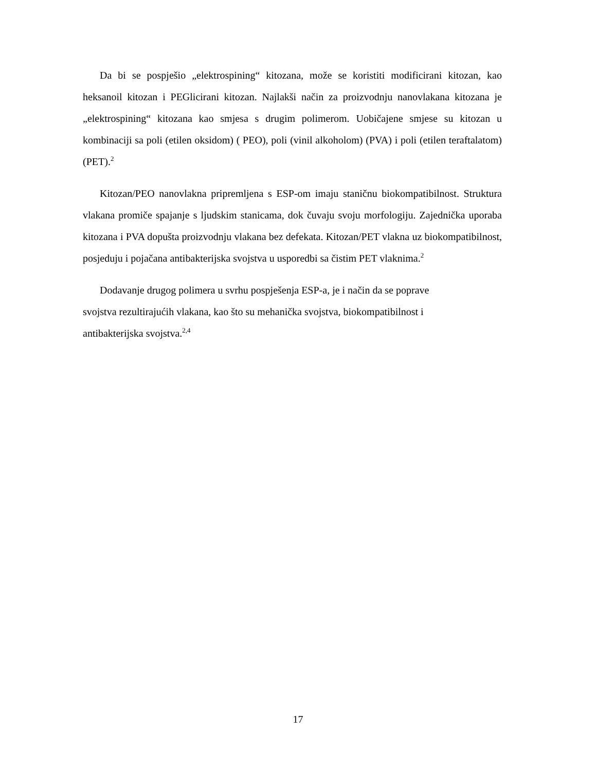Da bi se pospješio „elektrospining“ kitozana, može se koristiti modificirani kitozan, kao heksanoil kitozan i PEGlicirani kitozan. Najlakši način za proizvodnju nanovlakana kitozana je „elektrospining“ kitozana kao smjesa s drugim polimerom. Uobičajene smjese su kitozan u kombinaciji sa poli (etilen oksidom) ( PEO), poli (vinil alkoholom) (PVA) i poli (etilen teraftalatom) (PET).<sup>2</sup>
Kitozan/PEO nanovlakna pripremljena s ESP-om imaju staničnu biokompatibilnost. Struktura vlakana promiče spajanje s ljudskim stanicama, dok čuvaju svoju morfologiju. Zajednička uporaba kitozana i PVA dopušta proizvodnju vlakana bez defekata. Kitozan/PET vlakna uz biokompatibilnost, posjeduju i pojačana antibakterijska svojstva u usporedbi sa čistim PET vlaknima.<sup>2</sup>
Dodavanje drugog polimera u svrhu pospješenja ESP-a, je i način da se poprave
svojstva rezultirajućih vlakana, kao što su mehanička svojstva, biokompatibilnost i
antibakterijska svojstva.<sup>2,4</sup>
17